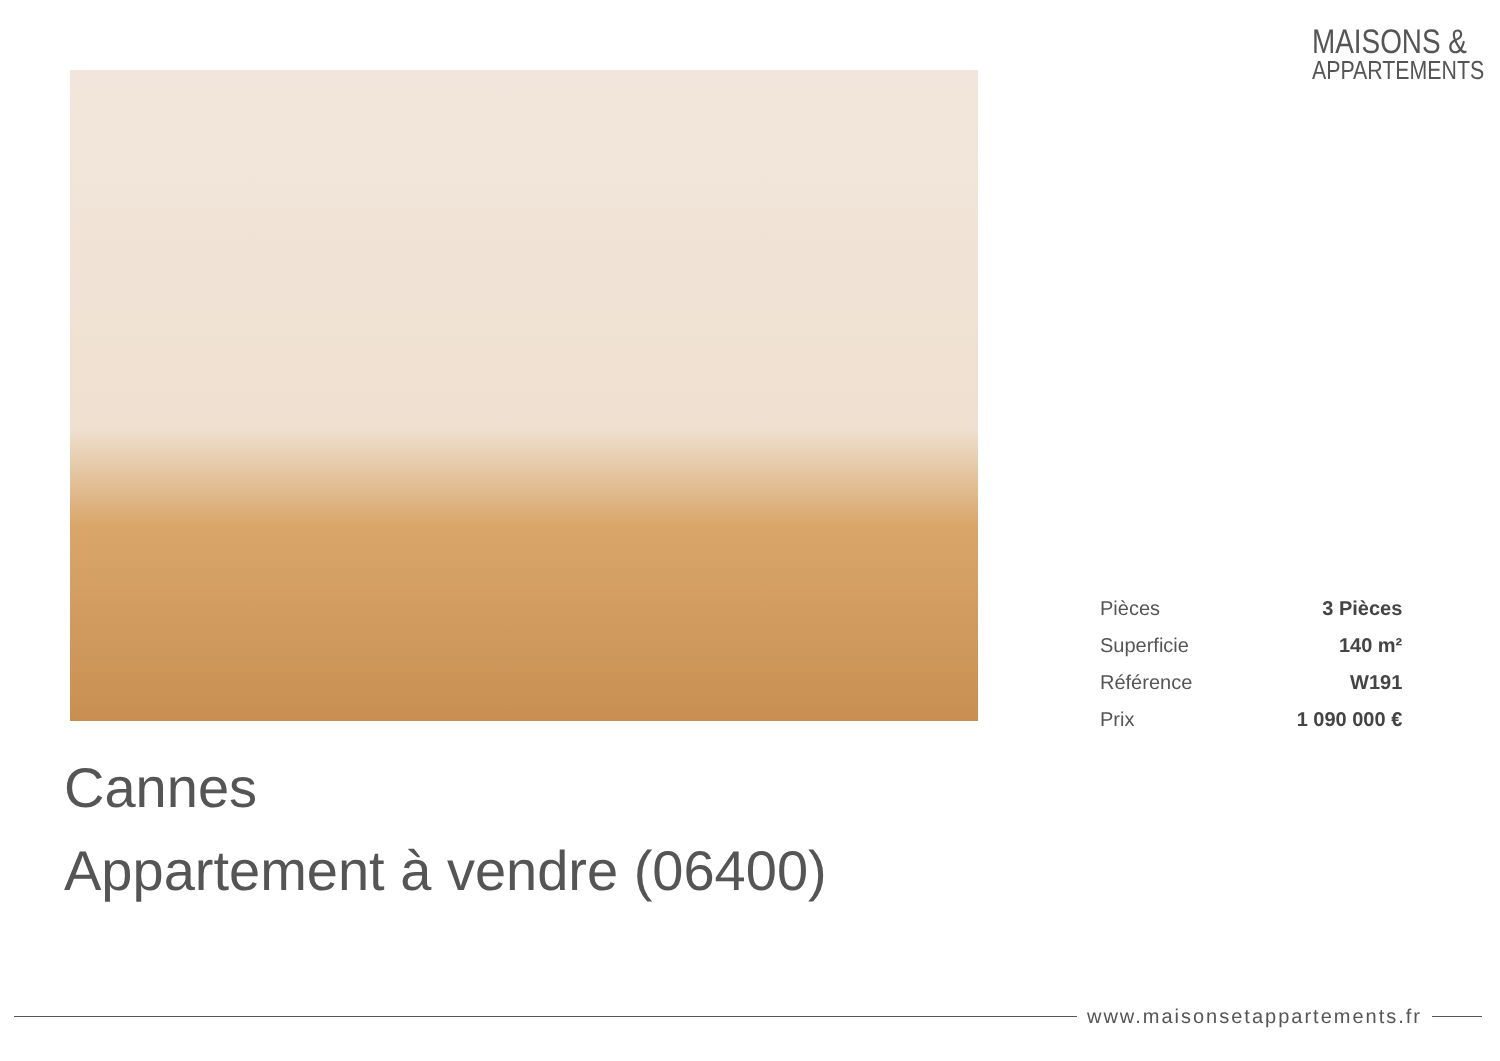MAISONS &
APPARTEMENTS
| Pièces | 3 Pièces |
| Superficie | 140 m² |
| Référence | W191 |
| Prix | 1 090 000 € |
Cannes
Appartement à vendre (06400)
www.maisonsetappartements.fr